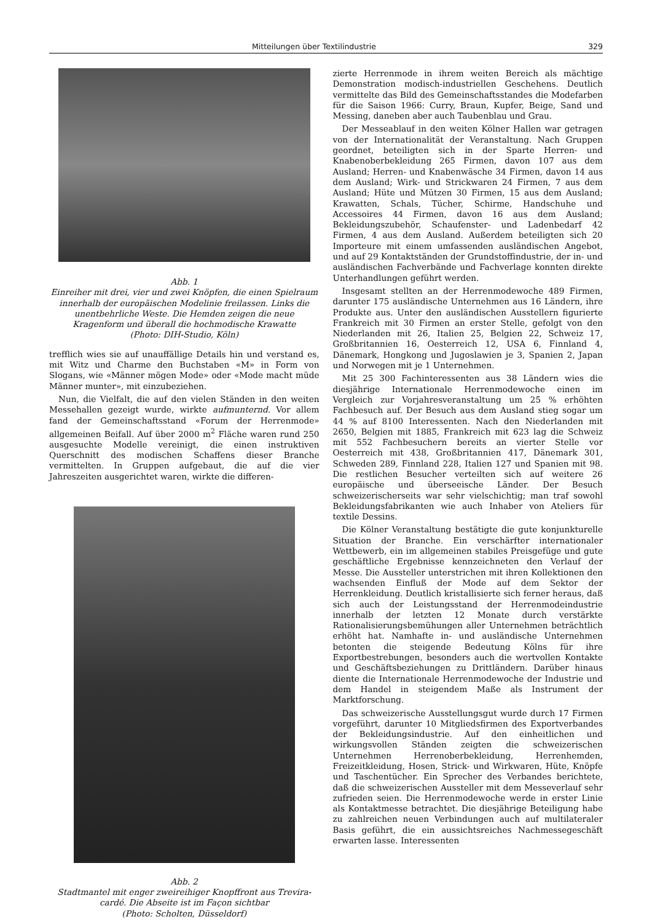Mitteilungen über Textilindustrie 329
Abb. 1
Einreiher mit drei, vier und zwei Knöpfen, die einen Spielraum innerhalb der europäischen Modelinie freilassen. Links die unentbehrliche Weste. Die Hemden zeigen die neue Kragenform und überall die hochmodische Krawatte
(Photo: DIH-Studio, Köln)
trefflich wies sie auf unauffällige Details hin und verstand es, mit Witz und Charme den Buchstaben «M» in Form von Slogans, wie «Männer mögen Mode» oder «Mode macht müde Männer munter», mit einzubeziehen.
Nun, die Vielfalt, die auf den vielen Ständen in den weiten Messehallen gezeigt wurde, wirkte aufmunternd. Vor allem fand der Gemeinschaftsstand «Forum der Herrenmode» allgemeinen Beifall. Auf über 2000 m<sup>2</sup> Fläche waren rund 250 ausgesuchte Modelle vereinigt, die einen instruktiven Querschnitt des modischen Schaffens dieser Branche vermittelten. In Gruppen aufgebaut, die auf die vier Jahreszeiten ausgerichtet waren, wirkte die differen-
Abb. 2
Stadtmantel mit enger zweireihiger Knopffront aus Trevira-cardé. Die Abseite ist im Façon sichtbar
(Photo: Scholten, Düsseldorf)
zierte Herrenmode in ihrem weiten Bereich als mächtige Demonstration modisch-industriellen Geschehens. Deutlich vermittelte das Bild des Gemeinschaftsstandes die Modefarben für die Saison 1966: Curry, Braun, Kupfer, Beige, Sand und Messing, daneben aber auch Taubenblau und Grau.
Der Messeablauf in den weiten Kölner Hallen war getragen von der Internationalität der Veranstaltung. Nach Gruppen geordnet, beteiligten sich in der Sparte Herren- und Knabenoberbekleidung 265 Firmen, davon 107 aus dem Ausland; Herren- und Knabenwäsche 34 Firmen, davon 14 aus dem Ausland; Wirk- und Strickwaren 24 Firmen, 7 aus dem Ausland; Hüte und Mützen 30 Firmen, 15 aus dem Ausland; Krawatten, Schals, Tücher, Schirme, Handschuhe und Accessoires 44 Firmen, davon 16 aus dem Ausland; Bekleidungszubehör, Schaufenster- und Ladenbedarf 42 Firmen, 4 aus dem Ausland. Außerdem beteiligten sich 20 Importeure mit einem umfassenden ausländischen Angebot, und auf 29 Kontaktständen der Grundstoffindustrie, der in- und ausländischen Fachverbände und Fachverlage konnten direkte Unterhandlungen geführt werden.
Insgesamt stellten an der Herrenmodewoche 489 Firmen, darunter 175 ausländische Unternehmen aus 16 Ländern, ihre Produkte aus. Unter den ausländischen Ausstellern figurierte Frankreich mit 30 Firmen an erster Stelle, gefolgt von den Niederlanden mit 26, Italien 25, Belgien 22, Schweiz 17, Großbritannien 16, Oesterreich 12, USA 6, Finnland 4, Dänemark, Hongkong und Jugoslawien je 3, Spanien 2, Japan und Norwegen mit je 1 Unternehmen.
Mit 25 300 Fachinteressenten aus 38 Ländern wies die diesjährige Internationale Herrenmodewoche einen im Vergleich zur Vorjahresveranstaltung um 25 % erhöhten Fachbesuch auf. Der Besuch aus dem Ausland stieg sogar um 44 % auf 8100 Interessenten. Nach den Niederlanden mit 2650, Belgien mit 1885, Frankreich mit 623 lag die Schweiz mit 552 Fachbesuchern bereits an vierter Stelle vor Oesterreich mit 438, Großbritannien 417, Dänemark 301, Schweden 289, Finnland 228, Italien 127 und Spanien mit 98. Die restlichen Besucher verteilten sich auf weitere 26 europäische und überseeische Länder. Der Besuch schweizerischerseits war sehr vielschichtig; man traf sowohl Bekleidungsfabrikanten wie auch Inhaber von Ateliers für textile Dessins.
Die Kölner Veranstaltung bestätigte die gute konjunkturelle Situation der Branche. Ein verschärfter internationaler Wettbewerb, ein im allgemeinen stabiles Preisgefüge und gute geschäftliche Ergebnisse kennzeichneten den Verlauf der Messe. Die Aussteller unterstrichen mit ihren Kollektionen den wachsenden Einfluß der Mode auf dem Sektor der Herrenkleidung. Deutlich kristallisierte sich ferner heraus, daß sich auch der Leistungsstand der Herrenmodeindustrie innerhalb der letzten 12 Monate durch verstärkte Rationalisierungsbemühungen aller Unternehmen beträchtlich erhöht hat. Namhafte in- und ausländische Unternehmen betonten die steigende Bedeutung Kölns für ihre Exportbestrebungen, besonders auch die wertvollen Kontakte und Geschäftsbeziehungen zu Drittländern. Darüber hinaus diente die Internationale Herrenmodewoche der Industrie und dem Handel in steigendem Maße als Instrument der Marktforschung.
Das schweizerische Ausstellungsgut wurde durch 17 Firmen vorgeführt, darunter 10 Mitgliedsfirmen des Exportverbandes der Bekleidungsindustrie. Auf den einheitlichen und wirkungsvollen Ständen zeigten die schweizerischen Unternehmen Herrenoberbekleidung, Herrenhemden, Freizeitkleidung, Hosen, Strick- und Wirkwaren, Hüte, Knöpfe und Taschentücher. Ein Sprecher des Verbandes berichtete, daß die schweizerischen Aussteller mit dem Messeverlauf sehr zufrieden seien. Die Herrenmodewoche werde in erster Linie als Kontaktmesse betrachtet. Die diesjährige Beteiligung habe zu zahlreichen neuen Verbindungen auch auf multilateraler Basis geführt, die ein aussichtsreiches Nachmessegeschäft erwarten lasse. Interessenten